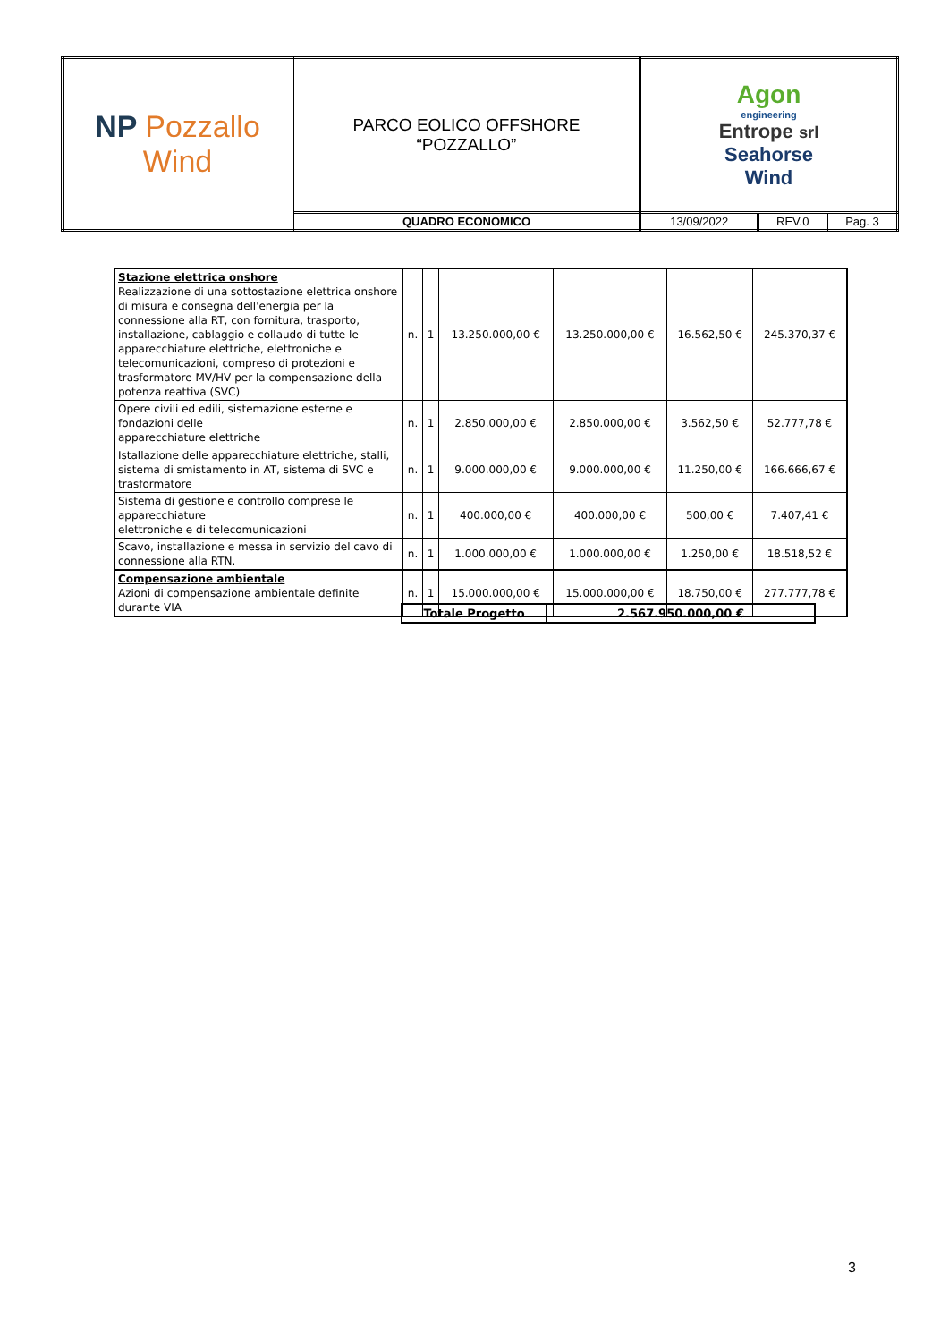| NP Pozzallo Wind | PARCO EOLICO OFFSHORE “POZZALLO” | Agon engineering Entrope srl Seahorse Wind | | |
| | QUADRO ECONOMICO | 13/09/2022 | REV.0 | Pag. 3 |
| Stazione elettrica onshore Realizzazione di una sottostazione elettrica onshore di misura e consegna dell'energia per la connessione alla RT, con fornitura, trasporto, installazione, cablaggio e collaudo di tutte le apparecchiature elettriche, elettroniche e telecomunicazioni, compreso di protezioni e trasformatore MV/HV per la compensazione della potenza reattiva (SVC) | n. | 1 | 13.250.000,00 € | 13.250.000,00 € | 16.562,50 € | 245.370,37 € |
| Opere civili ed edili, sistemazione esterne e fondazioni delle apparecchiature elettriche | n. | 1 | 2.850.000,00 € | 2.850.000,00 € | 3.562,50 € | 52.777,78 € |
| Istallazione delle apparecchiature elettriche, stalli, sistema di smistamento in AT, sistema di SVC e trasformatore | n. | 1 | 9.000.000,00 € | 9.000.000,00 € | 11.250,00 € | 166.666,67 € |
| Sistema di gestione e controllo comprese le apparecchiature elettroniche e di telecomunicazioni | n. | 1 | 400.000,00 € | 400.000,00 € | 500,00 € | 7.407,41 € |
| Scavo, installazione e messa in servizio del cavo di connessione alla RTN. | n. | 1 | 1.000.000,00 € | 1.000.000,00 € | 1.250,00 € | 18.518,52 € |
| Compensazione ambientale Azioni di compensazione ambientale definite durante VIA | n. | 1 | 15.000.000,00 € | 15.000.000,00 € | 18.750,00 € | 277.777,78 € |
| Totale Progetto | 2.567.950.000,00 € |
3